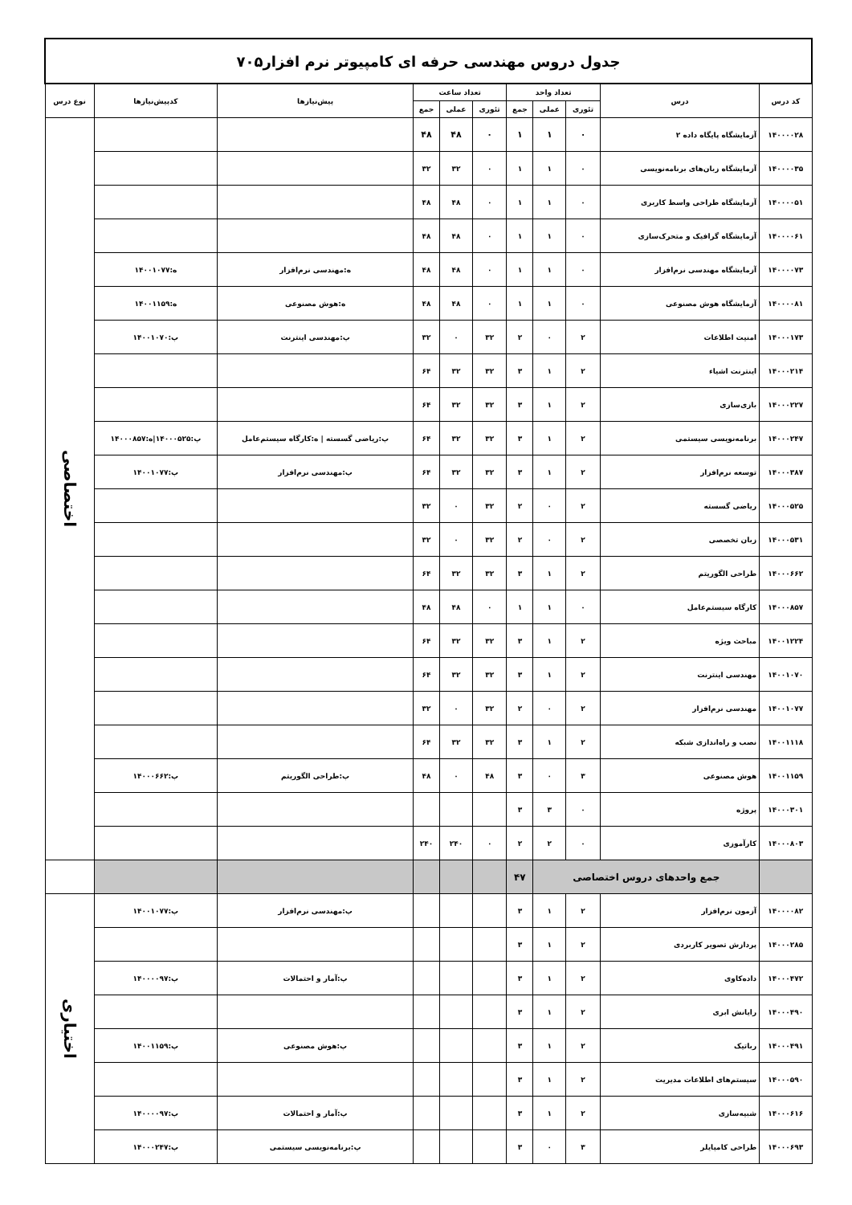| جدول دروس مهندسی حرفه ای کامپیوتر نرم افزار۷۰۵ | | | | | | | | | | |
| کد درس | درس | تعداد واحد | | | تعداد ساعت | | | پیش‌نیازها | کدپیش‌نیازها | نوع درس |
| | | تئوری | عملی | جمع | تئوری | عملی | جمع | | | |
| ۱۴۰۰۰۰۲۸ | آزمایشگاه پایگاه داده ۲ | ۰ | ۱ | ۱ | ۰ | ۴۸ | ۴۸ | | | اختصاصی |
| ۱۴۰۰۰۰۳۵ | آزمایشگاه زبان‌های برنامه‌نویسی | ۰ | ۱ | ۱ | ۰ | ۳۲ | ۳۲ | | | |
| ۱۴۰۰۰۰۵۱ | آزمایشگاه طراحی واسط کاربری | ۰ | ۱ | ۱ | ۰ | ۴۸ | ۴۸ | | | |
| ۱۴۰۰۰۰۶۱ | آزمایشگاه گرافیک و متحرک‌سازی | ۰ | ۱ | ۱ | ۰ | ۴۸ | ۴۸ | | | |
| ۱۴۰۰۰۰۷۳ | آزمایشگاه مهندسی نرم‌افزار | ۰ | ۱ | ۱ | ۰ | ۴۸ | ۴۸ | ه:مهندسی نرم‌افزار | ه:۱۴۰۰۱۰۷۷ | |
| ۱۴۰۰۰۰۸۱ | آزمایشگاه هوش مصنوعی | ۰ | ۱ | ۱ | ۰ | ۴۸ | ۴۸ | ه:هوش مصنوعی | ه:۱۴۰۰۱۱۵۹ | |
| ۱۴۰۰۰۱۷۳ | امنیت اطلاعات | ۲ | ۰ | ۲ | ۳۲ | ۰ | ۳۲ | پ:مهندسی اینترنت | پ:۱۴۰۰۱۰۷۰ | |
| ۱۴۰۰۰۲۱۴ | اینترنت اشیاء | ۲ | ۱ | ۳ | ۳۲ | ۳۲ | ۶۴ | | | |
| ۱۴۰۰۰۲۲۷ | بازی‌سازی | ۲ | ۱ | ۳ | ۳۲ | ۳۲ | ۶۴ | | | |
| ۱۴۰۰۰۲۴۷ | برنامه‌نویسی سیستمی | ۲ | ۱ | ۳ | ۳۲ | ۳۲ | ۶۴ | پ:ریاضی گسسته / ه:کارگاه سیستم‌عامل | پ:۱۴۰۰۰۵۲۵/ه:۱۴۰۰۰۸۵۷ | |
| ۱۴۰۰۰۳۸۷ | توسعه نرم‌افزار | ۲ | ۱ | ۳ | ۳۲ | ۳۲ | ۶۴ | پ:مهندسی نرم‌افزار | پ:۱۴۰۰۱۰۷۷ | |
| ۱۴۰۰۰۵۲۵ | ریاضی گسسته | ۲ | ۰ | ۲ | ۳۲ | ۰ | ۳۲ | | | |
| ۱۴۰۰۰۵۳۱ | زبان تخصصی | ۲ | ۰ | ۲ | ۳۲ | ۰ | ۳۲ | | | |
| ۱۴۰۰۰۶۶۲ | طراحی الگوریتم | ۲ | ۱ | ۳ | ۳۲ | ۳۲ | ۶۴ | | | |
| ۱۴۰۰۰۸۵۷ | کارگاه سیستم‌عامل | ۰ | ۱ | ۱ | ۰ | ۴۸ | ۴۸ | | | |
| ۱۴۰۰۱۲۲۴ | مباحث ویژه | ۲ | ۱ | ۳ | ۳۲ | ۳۲ | ۶۴ | | | |
| ۱۴۰۰۱۰۷۰ | مهندسی اینترنت | ۲ | ۱ | ۳ | ۳۲ | ۳۲ | ۶۴ | | | |
| ۱۴۰۰۱۰۷۷ | مهندسی نرم‌افزار | ۲ | ۰ | ۲ | ۳۲ | ۰ | ۳۲ | | | |
| ۱۴۰۰۱۱۱۸ | نصب و راه‌اندازی شبکه | ۲ | ۱ | ۳ | ۳۲ | ۳۲ | ۶۴ | | | |
| ۱۴۰۰۱۱۵۹ | هوش مصنوعی | ۳ | ۰ | ۳ | ۴۸ | ۰ | ۴۸ | پ:طراحی الگوریتم | پ:۱۴۰۰۰۶۶۲ | |
| ۱۴۰۰۰۳۰۱ | پروژه | ۰ | ۳ | ۳ | | | | | | |
| ۱۴۰۰۰۸۰۳ | کارآموزی | ۰ | ۲ | ۲ | ۰ | ۲۴۰ | ۲۴۰ | | | |
| | جمع واحدهای دروس اختصاصی | | | ۴۷ | | | | | | |
| ۱۴۰۰۰۰۸۲ | آزمون نرم‌افزار | ۲ | ۱ | ۳ | | | | پ:مهندسی نرم‌افزار | پ:۱۴۰۰۱۰۷۷ | اختیاری |
| ۱۴۰۰۰۲۸۵ | پردازش تصویر کاربردی | ۲ | ۱ | ۳ | | | | | | |
| ۱۴۰۰۰۴۷۲ | داده‌کاوی | ۲ | ۱ | ۳ | | | | پ:آمار و احتمالات | پ:۱۴۰۰۰۰۹۷ | |
| ۱۴۰۰۰۴۹۰ | رایانش ابری | ۲ | ۱ | ۳ | | | | | | |
| ۱۴۰۰۰۴۹۱ | رباتیک | ۲ | ۱ | ۳ | | | | پ:هوش مصنوعی | پ:۱۴۰۰۱۱۵۹ | |
| ۱۴۰۰۰۵۹۰ | سیستم‌های اطلاعات مدیریت | ۲ | ۱ | ۳ | | | | | | |
| ۱۴۰۰۰۶۱۶ | شبیه‌سازی | ۲ | ۱ | ۳ | | | | پ:آمار و احتمالات | پ:۱۴۰۰۰۰۹۷ | |
| ۱۴۰۰۰۶۹۳ | طراحی کامپایلر | ۳ | ۰ | ۳ | | | | پ:برنامه‌نویسی سیستمی | پ:۱۴۰۰۰۲۴۷ | |